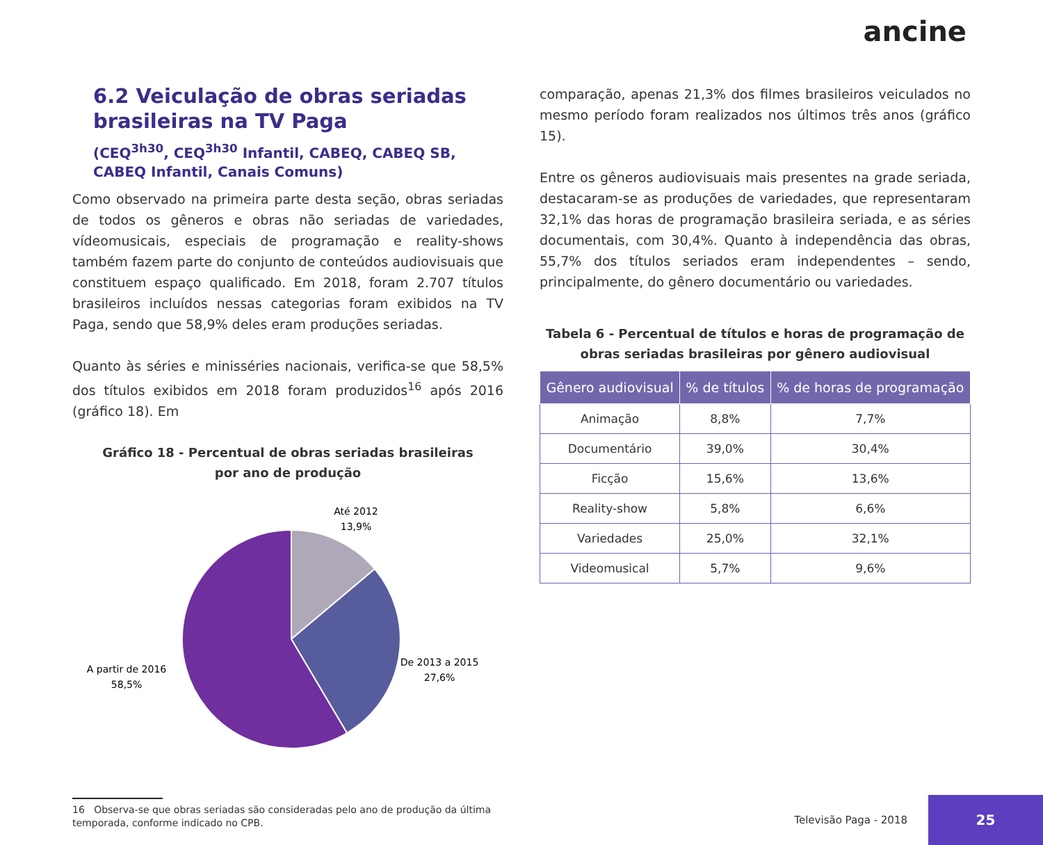ancine
6.2 Veiculação de obras seriadas brasileiras na TV Paga
(CEQ<sup>3h30</sup>, CEQ<sup>3h30</sup> Infantil, CABEQ, CABEQ SB, CABEQ Infantil, Canais Comuns)
Como observado na primeira parte desta seção, obras seriadas de todos os gêneros e obras não seriadas de variedades, vídeomusicais, especiais de programação e reality-shows também fazem parte do conjunto de conteúdos audiovisuais que constituem espaço qualificado. Em 2018, foram 2.707 títulos brasileiros incluídos nessas categorias foram exibidos na TV Paga, sendo que 58,9% deles eram produções seriadas.
Quanto às séries e minisséries nacionais, verifica-se que 58,5% dos títulos exibidos em 2018 foram produzidos<sup>16</sup> após 2016 (gráfico 18). Em
Gráfico 18 - Percentual de obras seriadas brasileiras
por ano de produção
Até 2012
13,9%
De 2013 a 2015
27,6%
A partir de 2016
58,5%
16 Observa-se que obras seriadas são consideradas pelo ano de produção da última
temporada, conforme indicado no CPB.
comparação, apenas 21,3% dos filmes brasileiros veiculados no mesmo período foram realizados nos últimos três anos (gráfico 15).
Entre os gêneros audiovisuais mais presentes na grade seriada, destacaram-se as produções de variedades, que representaram 32,1% das horas de programação brasileira seriada, e as séries documentais, com 30,4%. Quanto à independência das obras, 55,7% dos títulos seriados eram independentes – sendo, principalmente, do gênero documentário ou variedades.
Tabela 6 - Percentual de títulos e horas de programação de obras seriadas brasileiras por gênero audiovisual
| Gênero audiovisual | % de títulos | % de horas de programação |
| --- | --- | --- |
| Animação | 8,8% | 7,7% |
| Documentário | 39,0% | 30,4% |
| Ficção | 15,6% | 13,6% |
| Reality-show | 5,8% | 6,6% |
| Variedades | 25,0% | 32,1% |
| Videomusical | 5,7% | 9,6% |
Televisão Paga - 2018
25